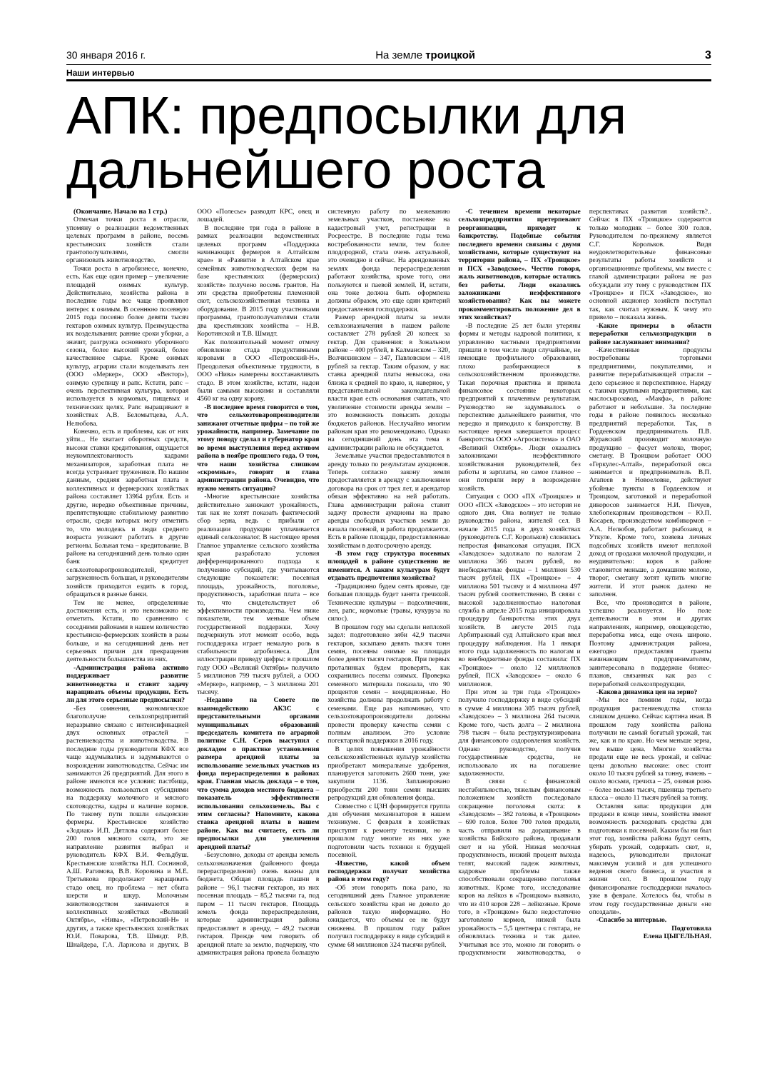30 января 2016 г. На земле троицкой 3
Наши интервью
АПК: предпосылки для дальнейшего роста
(Окончание. Начало на 1 стр.)
Отмечая точки роста в отрасли, упомяну о реализации ведомственных целевых программ в районе, восемь крестьянских хозяйств стали грантополучателями, смогли организовать животноводство.
Точки роста в агробизнесе, конечно, есть. Как еще один пример – увеличение площадей озимых культур. Действительно, хозяйства района в последние годы все чаще проявляют интерес к озимым. В осеннюю посевную 2015 года посеяно более девяти тысяч гектаров озимых культур. Преимущества их возделывания: ранние сроки уборки, а значит, разгрузка основного уборочного сезона, более высокий урожай, более качественное сырье. Кроме озимых культур, аграрии стали возделывать лен (ООО «Меркер», ООО «Вектор»), озимую сурепицу и рапс. Кстати, рапс – очень перспективная культура, которая используется в кормовых, пищевых и технических целях. Рапс выращивают в хозяйствах А.В. Беломытцева, А.А. Нелюбова.
Конечно, есть и проблемы, как от них уйти... Не хватает оборотных средств, высоки ставки кредитования, ощущается неукомплектованность кадрами механизаторов, заработная плата не всегда устраивает тружеников. По нашим данным, средняя заработная плата в коллективных и фермерских хозяйствах района составляет 13964 рубля. Есть и другие, нередко объективные причины, препятствующие стабильному развитию отрасли, среди которых могу отметить то, что молодежь и люди среднего возраста уезжают работать в другие регионы. Больная тема – кредитование. В районе на сегодняшний день только один банк кредитует сельхозтоваропроизводителей, загруженность большая, и руководителям хозяйств приходится ездить в город, обращаться в разные банки.
Тем не менее, определенные достижения есть, и это невозможно не отметить. Кстати, по сравнению с соседними районами в нашем количество крестьянско-фермерских хозяйств в разы больше, и на сегодняшний день нет серьезных причин для прекращения деятельности большинства из них.
-Администрация района активно поддерживает развитие животноводства и ставит задачу наращивать объемы продукции. Есть ли для этого серьезные предпосылки?
-Без сомнения, экономическое благополучие сельхозпредприятий неразрывно связано с интенсификацией двух основных отраслей – растениеводства и животноводства. В последние годы руководители КФХ все чаще задумывались и задумываются о возрождении животноводства. Сейчас им занимаются 26 предприятий. Для этого в районе имеются все условия: пастбища, возможность пользоваться субсидиями на поддержку молочного и мясного скотоводства, кадры и наличие кормов. По такому пути пошли ельцовские фермеры. Крестьянское хозяйство «Зодиак» И.П. Дятлова содержит более 200 голов мясного скота, это же направление развития выбрал и руководитель КФХ В.И. Фельдбуш. Крестьянские хозяйства Н.П. Сосниной, А.Ш. Рагимова, В.В. Коровина и М.Е. Третьякова продолжают наращивать стадо овец, но проблема – нет сбыта шерсти и шкур. Молочным животноводством занимаются в коллективных хозяйствах «Великий Октябрь», «Нива», «Петровский-Н» и других, а также крестьянских хозяйствах Ю.И. Поварова, Т.В. Шмидт. Р.В. Шнайдера, Г.А. Ларисова и других. В ООО «Полесье» разводят КРС, овец и лошадей.
В последние три года в районе в рамках реализации ведомственных целевых программ «Поддержка начинающих фермеров в Алтайском крае» и «Развитие в Алтайском крае семейных животноводческих ферм на базе крестьянских (фермерских) хозяйств» получено восемь грантов. На эти средства приобретены племенной скот, сельскохозяйственная техника и оборудование. В 2015 году участниками программы, грантополучателями стали два крестьянских хозяйства – Н.В. Коротинской и Т.В. Шмидт.
Как положительный момент отмечу обновление стада продуктивными коровами в ООО «Петровский-Н». Преодолевая объективные трудности, в ООО «Нива» намерены восстанавливать стадо. В этом хозяйстве, кстати, надои были самыми высокими и составляли 4560 кг на одну корову.
-В последнее время говорится о том, что сельхозтоваропроизводители занижают отчетные цифры – по той же урожайности, например. Замечание по этому поводу сделал и губернатор края во время выступления перед активом района в ноябре прошлого года. О том, что наши хозяйства слишком «скромные», говорит и глава администрации района. Очевидно, что нужно менять ситуацию?
-Многие крестьянские хозяйства действительно занижают урожайность, так как не хотят показать фактический сбор зерна, ведь с прибыли от реализации продукции уплачивается единый сельхозналог. В настоящее время Главное управление сельского хозяйства края разработало условия дифференцированного подхода к получению субсидий, где учитываются следующие показатели: посевная площадь, урожайность, поголовье, продуктивность, заработная плата – все то, что свидетельствует об эффективности производства. Чем ниже показатели, тем меньше объем государственной поддержки. Хочу подчеркнуть этот момент особо, ведь господдержка играет немалую роль в стабильности агробизнеса. Для иллюстрации приведу цифры: в прошлом году ООО «Великий Октябрь» получило 5 миллионов 799 тысяч рублей, а ООО «Меркер», например, – 3 миллиона 201 тысячу.
-Недавно на Совете по взаимодействию АКЗС с представительными органами муниципальных образований председатель комитета по аграрной политике С.Н. Серов выступил с докладом о практике установления размера арендной платы за использование земельных участков из фонда перераспределения в районах края. Главная мысль доклада – о том, что сумма доходов местного бюджета – показатель эффективности использования сельхозземель. Вы с этим согласны? Напомните, какова ставка арендной платы в нашем районе. Как вы считаете, есть ли предпосылки для увеличения арендной платы?
-Безусловно, доходы от аренды земель сельхозназначения (районного фонда перераспределения) очень важны для бюджета. Общая площадь пашни в районе – 96,1 тысячи гектаров, из них посевная площадь – 85,2 тысячи га, под паром – 11 тысяч гектаров. Площадь земель фонда перераспределения, которые администрация района предоставляет в аренду, – 49,2 тысячи гектаров. Прежде чем говорить об арендной плате за землю, подчеркну, что администрация района провела большую системную работу по межеванию земельных участков, постановке на кадастровый учет, регистрации в Росреестре. В последние годы тема востребованности земли, тем более плодородной, стала очень актуальной, это очевидно и сейчас. На арендованных землях фонда перераспределения работают хозяйства, кроме того, они пользуются и паевой землей. И, кстати, она тоже должна быть оформлена должны образом, это еще один критерий предоставления господдержки.
Размер арендной платы за земли сельхозназначения в нашем районе составляет 278 рублей 20 копеек за гектар. Для сравнения: в Зональном районе – 400 рублей, в Калманском – 320, Волчихинском – 347, Павловском – 418 рублей за гектар. Таким образом, у нас ставка арендной платы невысока, она близка к средней по краю, и, наверное, у представительной законодательной власти края есть основания считать, что увеличение стоимости аренды земли – это возможность повысить доходы бюджетов районов. Неслучайно многим районам края это рекомендовано. Однако на сегодняшний день эта тема в администрации района не обсуждается.
Земельные участки предоставляются в аренду только по результатам аукционов. Теперь согласно закону земля предоставляется в аренду с заключением договора на срок от трех лет, и арендатор обязан эффективно на ней работать. Глава администрации района ставит задачу провести аукционы на право аренды свободных участков земли до начала посевной, и работа продолжается. Есть в районе площади, предоставленные хозяйствам в долгосрочную аренду.
-В этом году структура посевных площадей в районе существенно не изменится. А каким культурам будут отдавать предпочтения хозяйства?
-Традиционно будем сеять яровые, где большая площадь будет занята гречихой. Технические культуры – подсолнечник, лен, рапс, кормовые (травы, кукуруза на силос).
В прошлом году мы сделали неплохой задел: подготовлено зяби 42,9 тысячи гектаров, засыпано девять тысяч тонн семян, посеяны озимые на площади более девяти тысяч гектаров. При первых проталинках будем проверять, как сохранились посевы озимых. Проверка семенного материала показала, что 90 процентов семян – кондиционные. Но хозяйства должны продолжать работу с семенами. Еще раз напоминаю, что сельхозтоваропроизводители должны провести проверку качества семян с полным анализом. Это условие погектарной поддержки в 2016 году.
В целях повышения урожайности сельскохозяйственных культур хозяйства приобретают минеральные удобрения, планируется заготовить 2600 тонн, уже закупили 1136. Запланировано приобрести 200 тонн семян высших репродукций для обновления фонда.
Совместно с ЦЗН формируется группа для обучения механизаторов в нашем техникуме. С февраля в хозяйствах приступят к ремонту техники, но в прошлом году многие из них уже подготовили часть техники к будущей посевной.
-Известно, какой объем господдержки получат хозяйства района в этом году?
-Об этом говорить пока рано, на сегодняшний день Главное управление сельского хозяйства края не довело до районов такую информацию. Но ожидается, что объемы ее не будут снижены. В прошлом году район получил господдержку в виде субсидий в сумме 68 миллионов 324 тысячи рублей.
-С течением времени некоторые сельхозпредприятия претерпевают реорганизации, приходят к банкротству. Подобные события последнего времени связаны с двумя хозяйствами, которые существуют на территории района, – ПХ «Троицкое» и ПСХ «Заводское». Честно говоря, жаль животноводов, которые остались без работы. Люди оказались заложниками неэффективного хозяйствования? Как вы можете прокомментировать положение дел в этих хозяйствах?
-В последние 25 лет были утеряны формы и методы кадровой политики, к управлению частными предприятиями пришли в том числе люди случайные, не имеющие профильного образования, плохо разбирающиеся в сельскохозяйственном производстве. Такая порочная практика и привела финансовое состояние некоторых предприятий к плачевным результатам. Руководство не задумывалось о перспективе дальнейшего развития, что нередко и приводило к банкротству. В настоящее время завершается процесс банкротства ООО «Агросистема» и ОАО «Великий Октябрь». Люди оказались заложниками неэффективного хозяйствования руководителей, без работы и зарплаты, но самое главное – они потеряли веру в возрождение хозяйств.
Ситуация с ООО «ПХ «Троицкое» и ООО «ПСХ «Заводское» – это история не одного дня. Она волнует не только руководство района, жителей сел. В начале 2015 года в двух хозяйствах (руководитель С.Г. Корольков) сложилась непростая финансовая ситуация. ПСХ «Заводское» задолжало по налогам 2 миллиона 366 тысяч рублей, во внебюджетные фонды – 1 миллион 530 тысяч рублей, ПХ «Троицкое» – 4 миллиона 501 тысячу и 4 миллиона 497 тысяч рублей соответственно. В связи с высокой задолженностью налоговая служба в апреле 2015 года инициировала процедуру банкротства этих двух хозяйств. В августе 2015 года Арбитражный суд Алтайского края ввел процедуру наблюдения. На 1 января этого года задолженность по налогам и во внебюджетные фонды составила: ПХ «Троицкое» – около 12 миллионов рублей, ПСХ «Заводское» – около 6 миллионов.
При этом за три года «Троицкое» получило господдержку в виде субсидий в сумме 4 миллиона 305 тысяч рублей, «Заводское» – 3 миллиона 264 тысячи. Кроме того, часть долга – 2 миллиона 798 тысяч – была реструктуризирована для финансового оздоровления хозяйств. Однако руководство, получив государственные средства, не использовало их на погашение задолженности.
В связи с финансовой нестабильностью, тяжелым финансовым положением хозяйств последовало сокращение поголовья скота: в «Заводском» – 382 головы, в «Троицком» – 690 голов. Более 700 голов продали, часть отправили на доращивание в хозяйства Бийского района, продавали скот и на убой. Низкая молочная продуктивность, низкий процент выхода телят, высокий падеж животных, кадровые проблемы также способствовали сокращению поголовья животных. Кроме того, исследование коров на лейкоз в «Троицком» выявило, что из 410 коров 228 – лейкозные. Кроме того, в «Троицком» было недостаточно заготовлено кормов, низкой была урожайность – 5,5 центнера с гектара, не обновлялась техника и так далее. Учитывая все это, можно ли говорить о продуктивности животноводства, о перспективах развития хозяйств?.. Сейчас в ПХ «Троицкое» содержится только молодняк – более 300 голов. Руководителем по-прежнему является С.Г. Корольков. Видя неудовлетворительные финансовые результаты работы хозяйств и организационные проблемы, мы вместе с главой администрации района не раз обсуждали эту тему с руководством ПХ «Троицкое» и ПСХ «Заводское», но основной акционер хозяйств поступал так, как считал нужным. К чему это привело – показала жизнь.
-Какие примеры в области переработки сельхозпродукции в районе заслуживают внимания?
-Качественные продукты востребованы торговыми предприятиями, покупателями, и развитие перерабатывающей отрасли – дело серьезное и перспективное. Наряду с такими крупными предприятиями, как маслосырозавод, «Макфа», в районе работают и небольшие. За последние годы в районе появилось несколько предприятий переработки. Так, в Гордеевском предприниматель П.В. Журавский производит молочную продукцию – фасует молоко, творог, сметану. В Троицком работает ООО «Геркулес-Алтай», переработкой овса занимается и предприниматель В.П. Агапеев в Новоеловке, действуют убойные пункты в Гордеевском и Троицком, заготовкой и переработкой дикоросов занимается Н.И. Пичуев, хлебопекарным производством – Ю.П. Косарев, производством комбикормов – А.А. Нелюбов, работает рыбозавод в Уткуле. Кроме того, хозяева личных подсобных хозяйств имеют неплохой доход от продажи молочной продукции, и неудивительно: коров в районе становится меньше, а домашние молоко, творог, сметану хотят купить многие жители. И этот рынок далеко не заполнен.
Все, что производится в районе, успешно реализуется. Но поле деятельности в этом и других направлениях, например, овощеводство, переработка мяса, еще очень широко. Поэтому администрация района, ежегодно предоставляя гранты начинающим предпринимателям, заинтересована в поддержке бизнес-планов, связанных как раз с переработкой сельхозпродукции.
-Какова динамика цен на зерно?
-Мы все помним годы, когда продукция растениеводства стоила слишком дешево. Сейчас картина иная. В прошлом году хозяйства района получили не самый богатый урожай, так же, как и по краю. Но чем меньше зерна, тем выше цена. Многие хозяйства продали еще не весь урожай, и сейчас цены довольно высокие: овес стоит около 10 тысяч рублей за тонну, ячмень – около восьми, гречиха – 25, озимая рожь – более восьми тысяч, пшеница третьего класса – около 11 тысяч рублей за тонну.
Оставляя запас продукции для продажи в конце зимы, хозяйства имеют возможность расходовать средства для подготовки к посевной. Каким бы ни был этот год, хозяйства района будут сеять, убирать урожай, содержать скот, и, надеюсь, руководители приложат максимум усилий и для успешного ведения своего бизнеса, и участия в жизни сел. В прошлом году финансирование господдержки началось уже в феврале. Хотелось бы, чтобы в этом году государственные деньги «не опоздали».
-Спасибо за интервью.
Подготовила
Елена ЦЫГЕЛЬНАЯ.